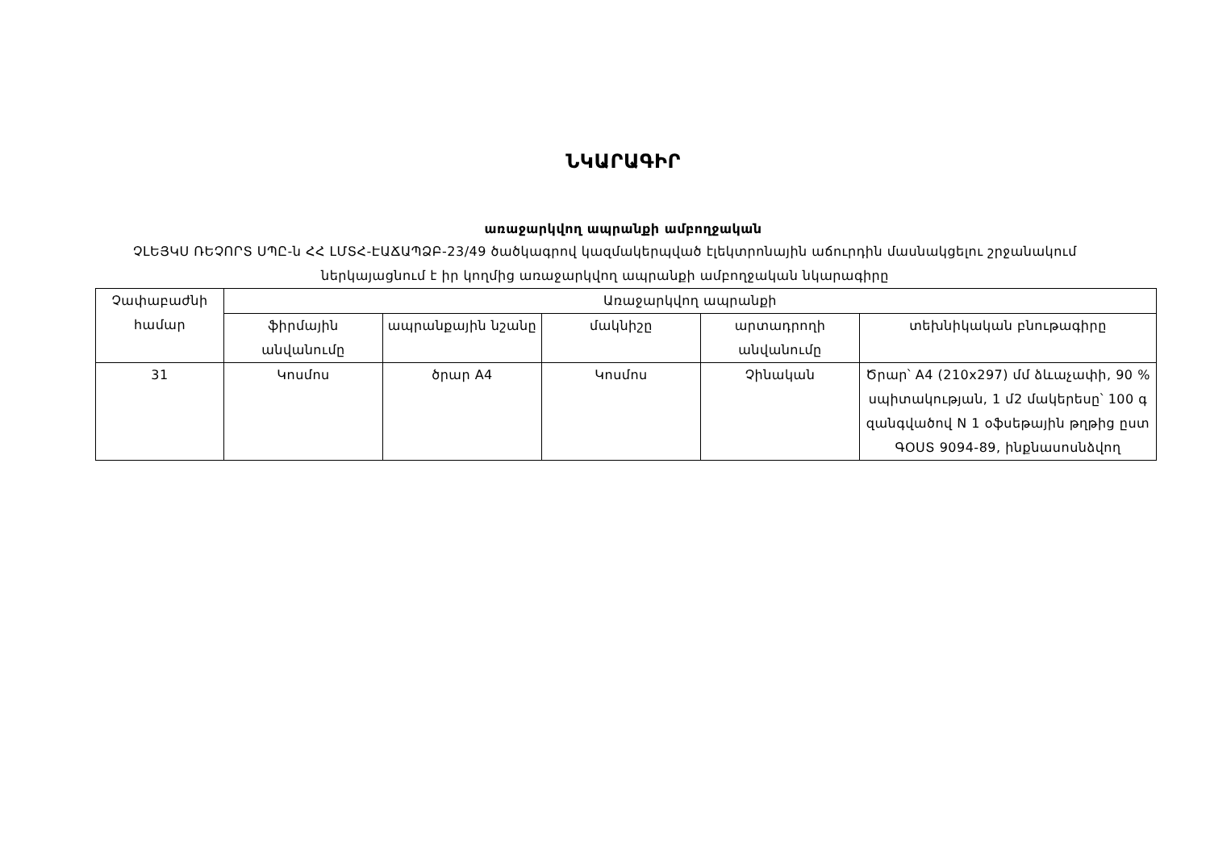ՆԿԱՐԱԳԻՐ
առաջարկվող ապրանքի ամբողջական
ՉԼԵՅԿՍ ՌԵՉՈՐՏ ՍՊԸ-ն ՀՀ ԼՄՏՀ-ԷԱՃԱՊՁԲ-23/49 ծածկագրով կազմակերպված էլեկտրոնային աճուրդին մասնակցելու շրջանակում ներկայացնում է իր կողմից առաջարկվող ապրանքի ամբողջական նկարագիրը
| Չափաբաժնի համար | Առաջարկվող ապրանքի | | | | |
| --- | --- | --- | --- | --- | --- |
| | ֆիրմային անվանումը | ապրանքային նշանը | մակնիշը | արտադրողի անվանումը | տեխնիկական բնութագիրը |
| 31 | Կոսմոս | ծրար A4 | Կոսմոս | Չինական | Ծրար՝ A4 (210x297) մմ ձևաչափի, 90 % սպիտակության, 1 մ2 մակերեսը՝ 100 գ զանգվածով N 1 օֆսեթային թղթից ըստ ԳՕՍՏ 9094-89, ինքնասոսնձվող |